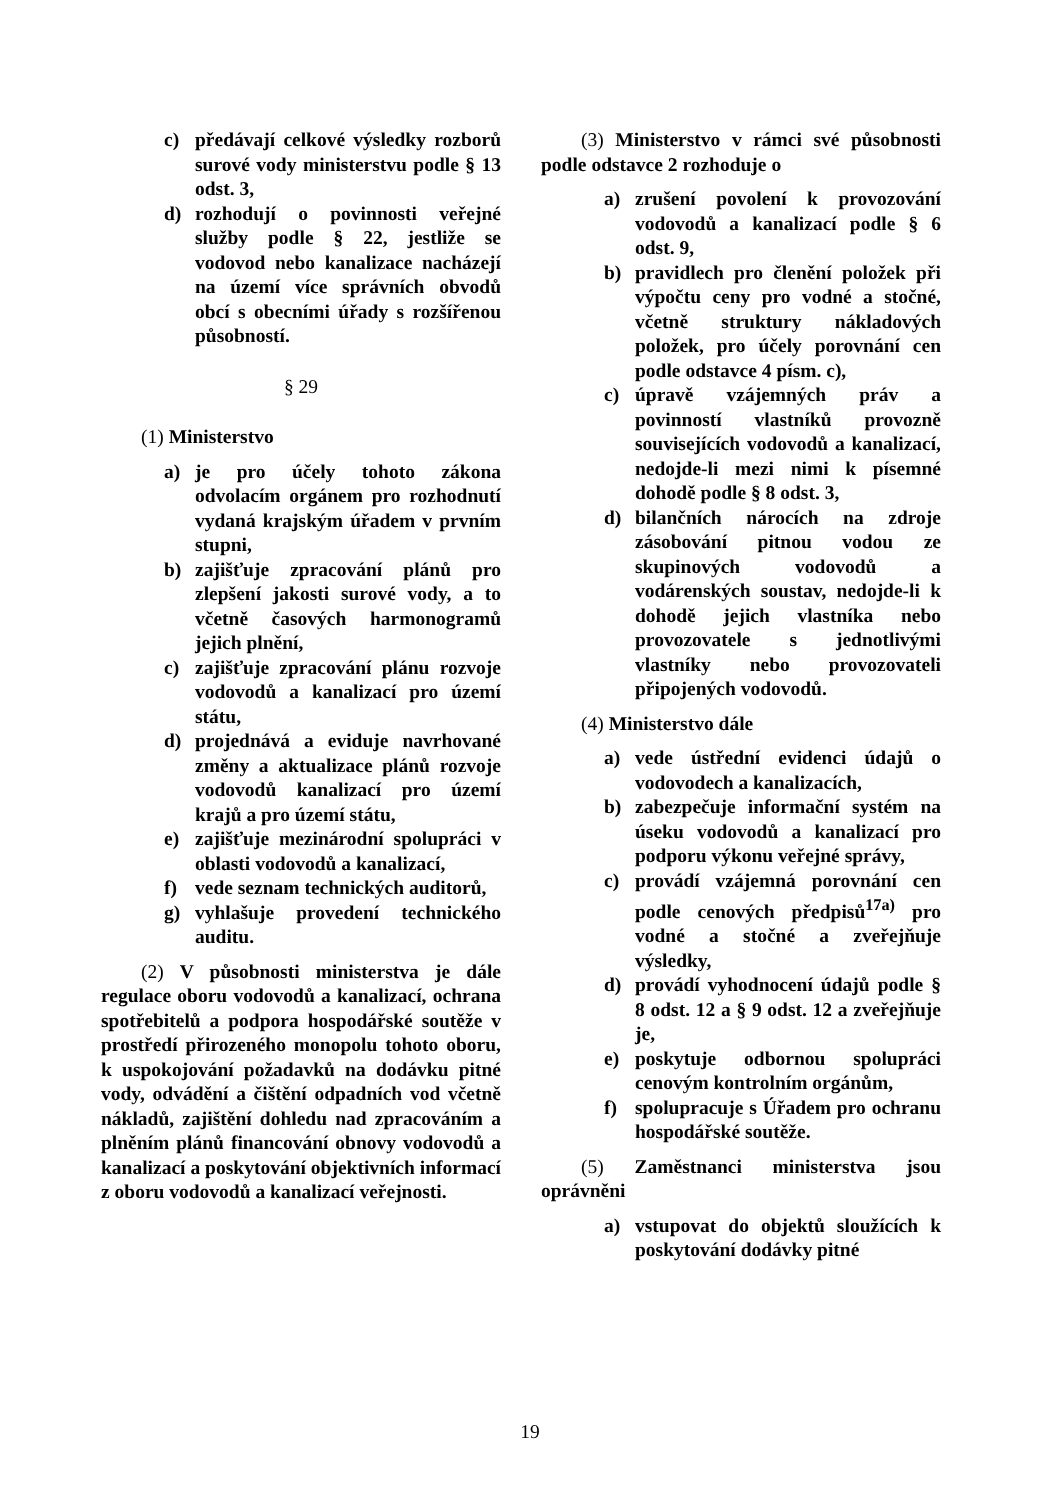c) předávají celkové výsledky rozborů surové vody ministerstvu podle § 13 odst. 3,
d) rozhodují o povinnosti veřejné služby podle § 22, jestliže se vodovod nebo kanalizace nacházejí na území více správních obvodů obcí s obecními úřady s rozšířenou působností.
§ 29
(1) Ministerstvo
a) je pro účely tohoto zákona odvolacím orgánem pro rozhodnutí vydaná krajským úřadem v prvním stupni,
b) zajišťuje zpracování plánů pro zlepšení jakosti surové vody, a to včetně časových harmonogramů jejich plnění,
c) zajišťuje zpracování plánu rozvoje vodovodů a kanalizací pro území státu,
d) projednává a eviduje navrhované změny a aktualizace plánů rozvoje vodovodů kanalizací pro území krajů a pro území státu,
e) zajišťuje mezinárodní spolupráci v oblasti vodovodů a kanalizací,
f) vede seznam technických auditorů,
g) vyhlašuje provedení technického auditu.
(2) V působnosti ministerstva je dále regulace oboru vodovodů a kanalizací, ochrana spotřebitelů a podpora hospodářské soutěže v prostředí přirozeného monopolu tohoto oboru, k uspokojování požadavků na dodávku pitné vody, odvádění a čištění odpadních vod včetně nákladů, zajištění dohledu nad zpracováním a plněním plánů financování obnovy vodovodů a kanalizací a poskytování objektivních informací z oboru vodovodů a kanalizací veřejnosti.
(3) Ministerstvo v rámci své působnosti podle odstavce 2 rozhoduje o
a) zrušení povolení k provozování vodovodů a kanalizací podle § 6 odst. 9,
b) pravidlech pro členění položek při výpočtu ceny pro vodné a stočné, včetně struktury nákladových položek, pro účely porovnání cen podle odstavce 4 písm. c),
c) úpravě vzájemných práv a povinností vlastníků provozně souvisejících vodovodů a kanalizací, nedojde-li mezi nimi k písemné dohodě podle § 8 odst. 3,
d) bilančních nárocích na zdroje zásobování pitnou vodou ze skupinových vodovodů a vodárenských soustav, nedojde-li k dohodě jejich vlastníka nebo provozovatele s jednotlivými vlastníky nebo provozovateli připojených vodovodů.
(4) Ministerstvo dále
a) vede ústřední evidenci údajů o vodovodech a kanalizacích,
b) zabezpečuje informační systém na úseku vodovodů a kanalizací pro podporu výkonu veřejné správy,
c) provádí vzájemná porovnání cen podle cenových předpisů<sup>17a)</sup> pro vodné a stočné a zveřejňuje výsledky,
d) provádí vyhodnocení údajů podle § 8 odst. 12 a § 9 odst. 12 a zveřejňuje je,
e) poskytuje odbornou spolupráci cenovým kontrolním orgánům,
f) spolupracuje s Úřadem pro ochranu hospodářské soutěže.
(5) Zaměstnanci ministerstva jsou oprávněni
a) vstupovat do objektů sloužících k poskytování dodávky pitné
19